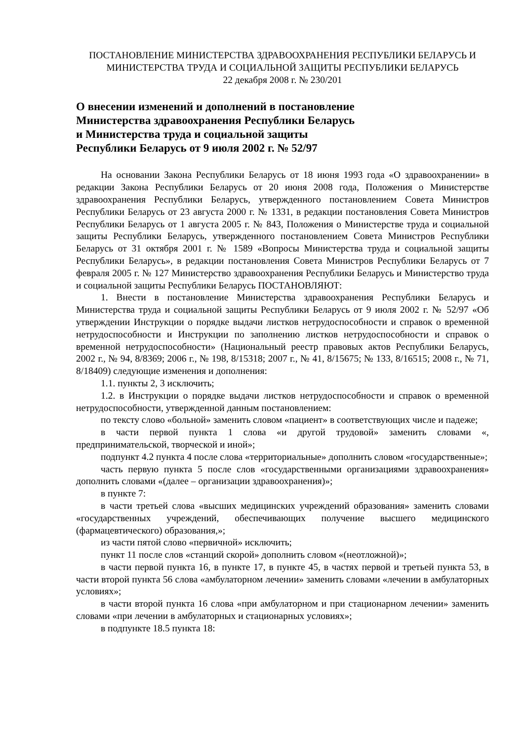ПОСТАНОВЛЕНИЕ МИНИСТЕРСТВА ЗДРАВООХРАНЕНИЯ РЕСПУБЛИКИ БЕЛАРУСЬ И МИНИСТЕРСТВА ТРУДА И СОЦИАЛЬНОЙ ЗАЩИТЫ РЕСПУБЛИКИ БЕЛАРУСЬ
22 декабря 2008 г. № 230/201
О внесении изменений и дополнений в постановление
Министерства здравоохранения Республики Беларусь
и Министерства труда и социальной защиты
Республики Беларусь от 9 июля 2002 г. № 52/97
На основании Закона Республики Беларусь от 18 июня 1993 года «О здравоохранении» в редакции Закона Республики Беларусь от 20 июня 2008 года, Положения о Министерстве здравоохранения Республики Беларусь, утвержденного постановлением Совета Министров Республики Беларусь от 23 августа 2000 г. № 1331, в редакции постановления Совета Министров Республики Беларусь от 1 августа 2005 г. № 843, Положения о Министерстве труда и социальной защиты Республики Беларусь, утвержденного постановлением Совета Министров Республики Беларусь от 31 октября 2001 г. № 1589 «Вопросы Министерства труда и социальной защиты Республики Беларусь», в редакции постановления Совета Министров Республики Беларусь от 7 февраля 2005 г. № 127 Министерство здравоохранения Республики Беларусь и Министерство труда и социальной защиты Республики Беларусь ПОСТАНОВЛЯЮТ:
1. Внести в постановление Министерства здравоохранения Республики Беларусь и Министерства труда и социальной защиты Республики Беларусь от 9 июля 2002 г. № 52/97 «Об утверждении Инструкции о порядке выдачи листков нетрудоспособности и справок о временной нетрудоспособности и Инструкции по заполнению листков нетрудоспособности и справок о временной нетрудоспособности» (Национальный реестр правовых актов Республики Беларусь, 2002 г., № 94, 8/8369; 2006 г., № 198, 8/15318; 2007 г., № 41, 8/15675; № 133, 8/16515; 2008 г., № 71, 8/18409) следующие изменения и дополнения:
1.1. пункты 2, 3 исключить;
1.2. в Инструкции о порядке выдачи листков нетрудоспособности и справок о временной нетрудоспособности, утвержденной данным постановлением:
по тексту слово «больной» заменить словом «пациент» в соответствующих числе и падеже;
в части первой пункта 1 слова «и другой трудовой» заменить словами «, предпринимательской, творческой и иной»;
подпункт 4.2 пункта 4 после слова «территориальные» дополнить словом «государственные»;
часть первую пункта 5 после слов «государственными организациями здравоохранения» дополнить словами «(далее – организации здравоохранения)»;
в пункте 7:
в части третьей слова «высших медицинских учреждений образования» заменить словами «государственных учреждений, обеспечивающих получение высшего медицинского (фармацевтического) образования,»;
из части пятой слово «первичной» исключить;
пункт 11 после слов «станций скорой» дополнить словом «(неотложной)»;
в части первой пункта 16, в пункте 17, в пункте 45, в частях первой и третьей пункта 53, в части второй пункта 56 слова «амбулаторном лечении» заменить словами «лечении в амбулаторных условиях»;
в части второй пункта 16 слова «при амбулаторном и при стационарном лечении» заменить словами «при лечении в амбулаторных и стационарных условиях»;
в подпункте 18.5 пункта 18: